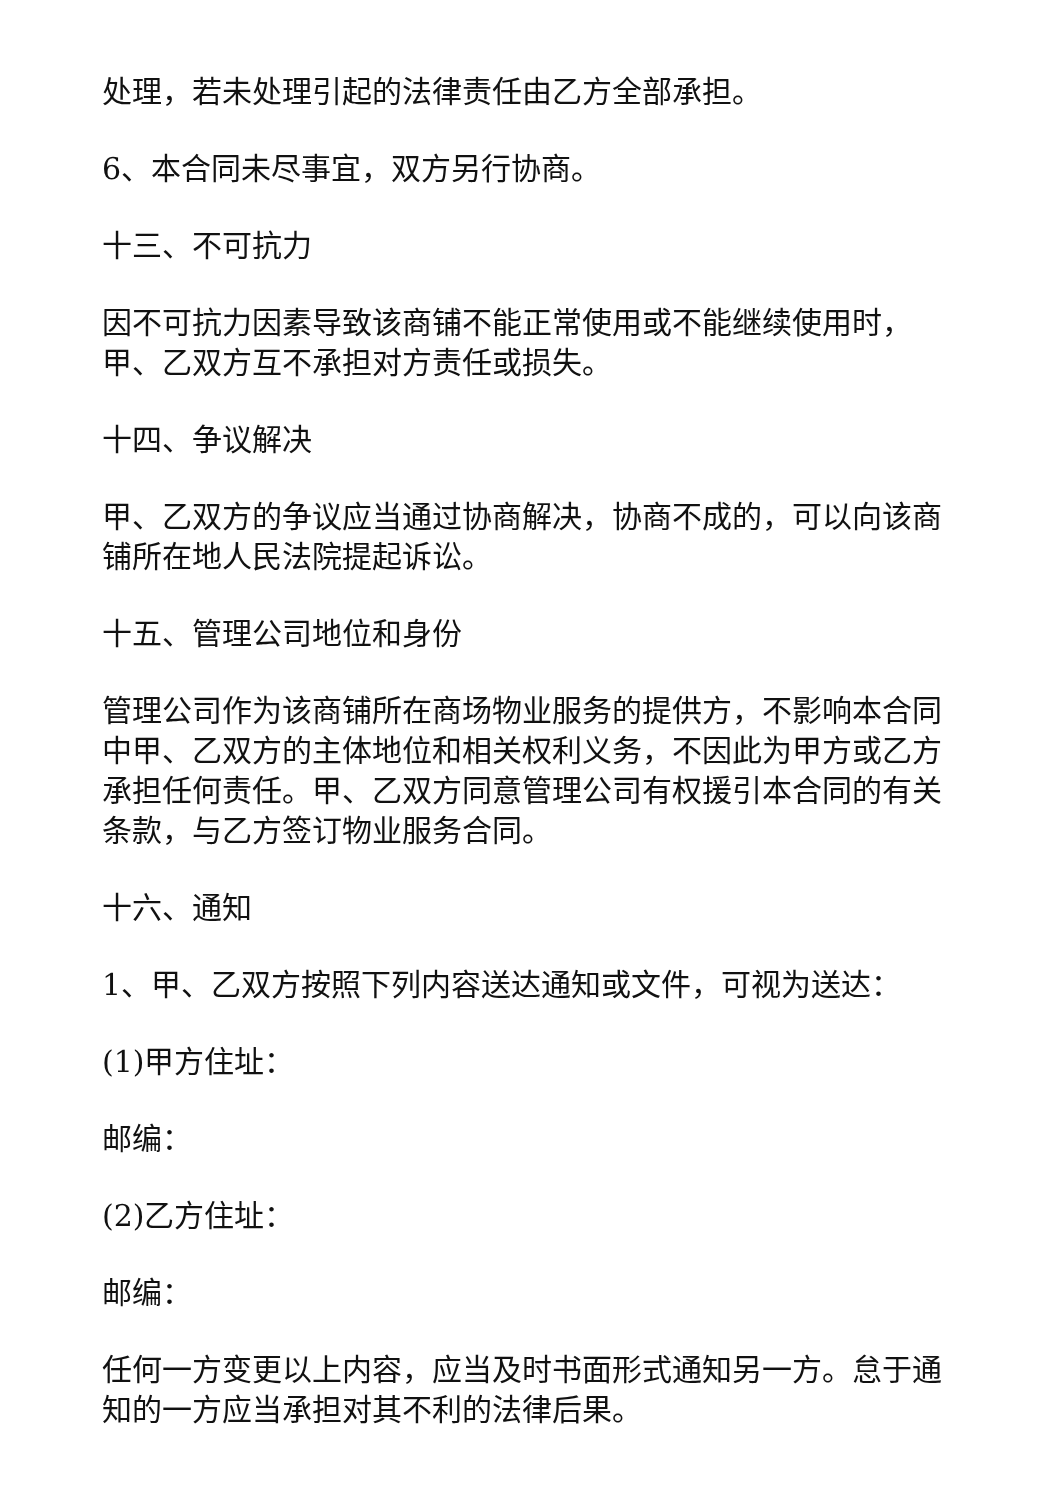处理，若未处理引起的法律责任由乙方全部承担。
6、本合同未尽事宜，双方另行协商。
十三、不可抗力
因不可抗力因素导致该商铺不能正常使用或不能继续使用时，甲、乙双方互不承担对方责任或损失。
十四、争议解决
甲、乙双方的争议应当通过协商解决，协商不成的，可以向该商铺所在地人民法院提起诉讼。
十五、管理公司地位和身份
管理公司作为该商铺所在商场物业服务的提供方，不影响本合同中甲、乙双方的主体地位和相关权利义务，不因此为甲方或乙方承担任何责任。甲、乙双方同意管理公司有权援引本合同的有关条款，与乙方签订物业服务合同。
十六、通知
1、甲、乙双方按照下列内容送达通知或文件，可视为送达：
(1)甲方住址：
邮编：
(2)乙方住址：
邮编：
任何一方变更以上内容，应当及时书面形式通知另一方。怠于通知的一方应当承担对其不利的法律后果。